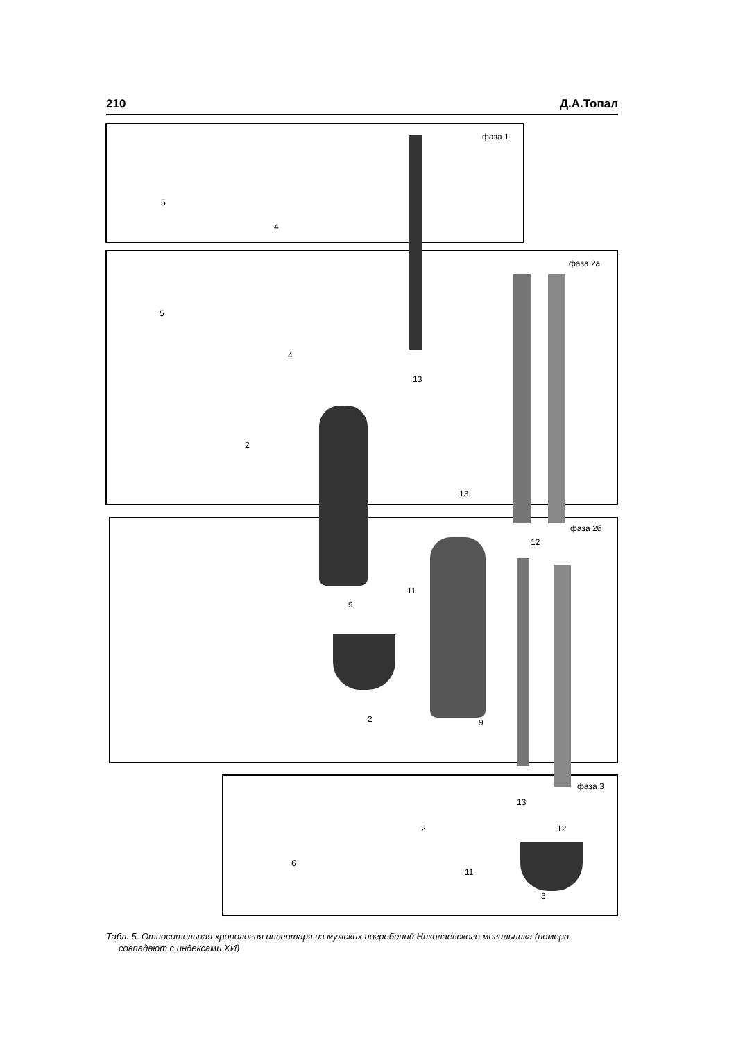210 Д.А.Топал
фаза 1
фаза 2а
фаза 2б
фаза 3
5
4
5
4
2
13
13
12
9
11
2 9
13
12
2
6
11
3
Табл. 5. Относительная хронология инвентаря из мужских погребений Николаевского могильника (номера
совпадают с индексами ХИ)